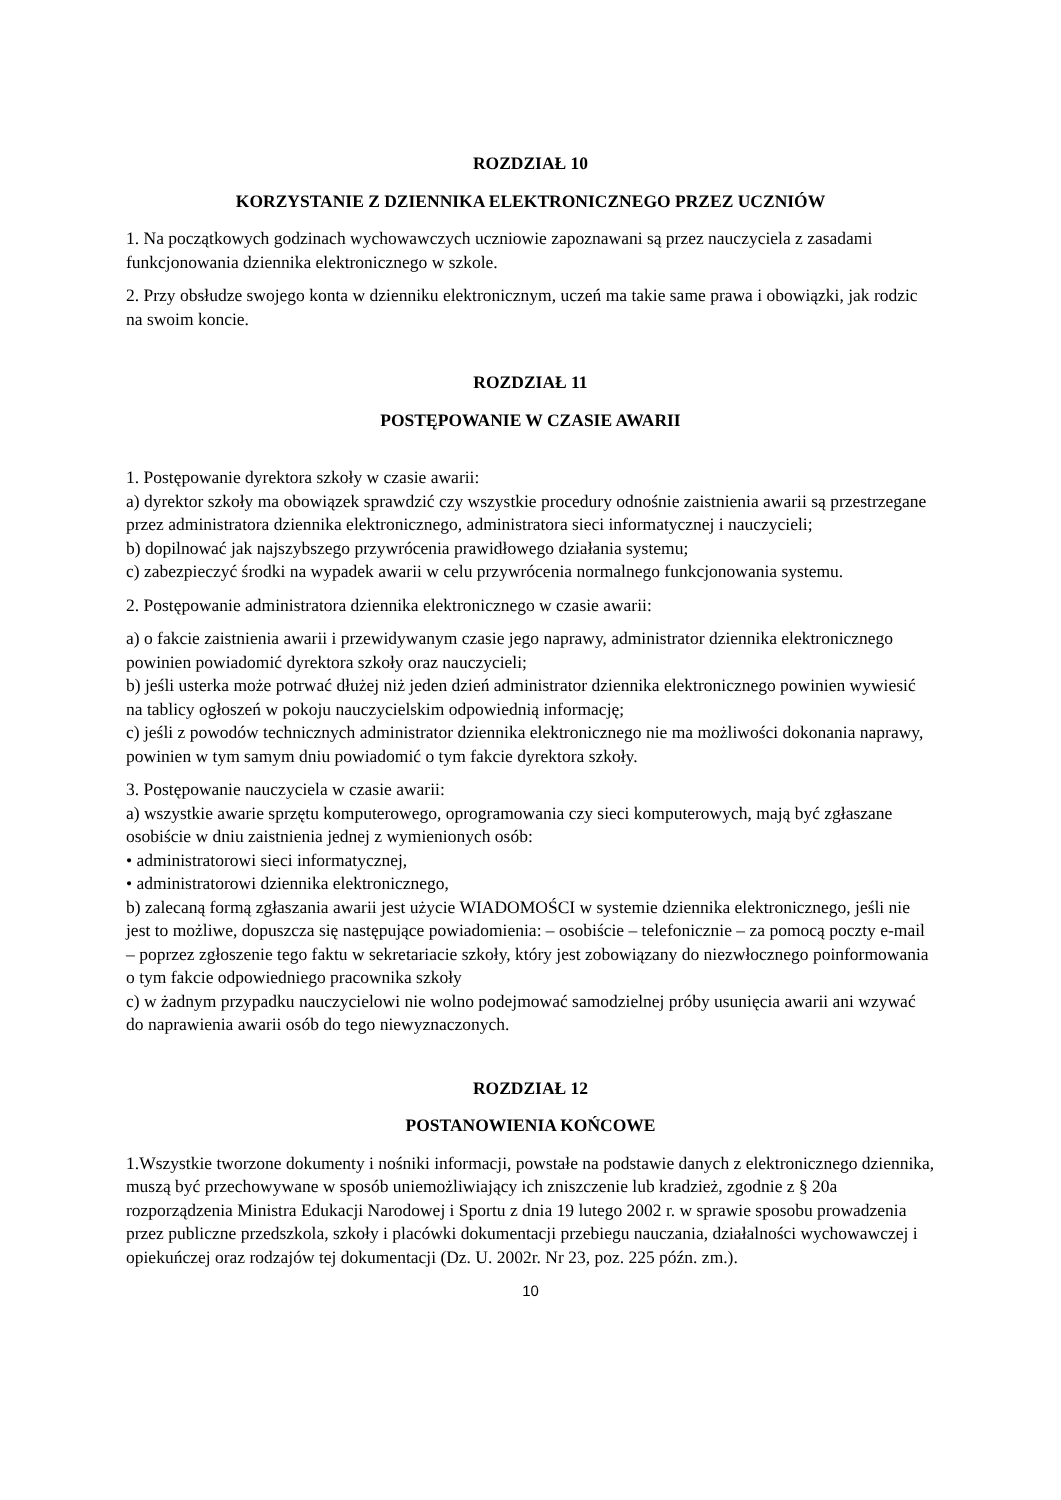ROZDZIAŁ 10
KORZYSTANIE Z DZIENNIKA ELEKTRONICZNEGO PRZEZ UCZNIÓW
1. Na początkowych godzinach wychowawczych uczniowie zapoznawani są przez nauczyciela z zasadami funkcjonowania dziennika elektronicznego w szkole.
2. Przy obsłudze swojego konta w dzienniku elektronicznym, uczeń ma takie same prawa i obowiązki, jak rodzic na swoim koncie.
ROZDZIAŁ 11
POSTĘPOWANIE W CZASIE AWARII
1. Postępowanie dyrektora szkoły w czasie awarii:
a) dyrektor szkoły ma obowiązek sprawdzić czy wszystkie procedury odnośnie zaistnienia awarii są przestrzegane przez administratora dziennika elektronicznego, administratora sieci informatycznej i nauczycieli;
b) dopilnować jak najszybszego przywrócenia prawidłowego działania systemu;
c) zabezpieczyć środki na wypadek awarii w celu przywrócenia normalnego funkcjonowania systemu.
2. Postępowanie administratora dziennika elektronicznego w czasie awarii:
a) o fakcie zaistnienia awarii i przewidywanym czasie jego naprawy, administrator dziennika elektronicznego powinien powiadomić dyrektora szkoły oraz nauczycieli;
b) jeśli usterka może potrwać dłużej niż jeden dzień administrator dziennika elektronicznego powinien wywiesić na tablicy ogłoszeń w pokoju nauczycielskim odpowiednią informację;
c) jeśli z powodów technicznych administrator dziennika elektronicznego nie ma możliwości dokonania naprawy, powinien w tym samym dniu powiadomić o tym fakcie dyrektora szkoły.
3. Postępowanie nauczyciela w czasie awarii:
a) wszystkie awarie sprzętu komputerowego, oprogramowania czy sieci komputerowych, mają być zgłaszane osobiście w dniu zaistnienia jednej z wymienionych osób:
• administratorowi sieci informatycznej,
• administratorowi dziennika elektronicznego,
b) zalecaną formą zgłaszania awarii jest użycie WIADOMOŚCI w systemie dziennika elektronicznego, jeśli nie jest to możliwe, dopuszcza się następujące powiadomienia: – osobiście – telefonicznie – za pomocą poczty e-mail – poprzez zgłoszenie tego faktu w sekretariacie szkoły, który jest zobowiązany do niezwłocznego poinformowania o tym fakcie odpowiedniego pracownika szkoły
c) w żadnym przypadku nauczycielowi nie wolno podejmować samodzielnej próby usunięcia awarii ani wzywać do naprawienia awarii osób do tego niewyznaczonych.
ROZDZIAŁ 12
POSTANOWIENIA KOŃCOWE
1.Wszystkie tworzone dokumenty i nośniki informacji, powstałe na podstawie danych z elektronicznego dziennika, muszą być przechowywane w sposób uniemożliwiający ich zniszczenie lub kradzież, zgodnie z § 20a rozporządzenia Ministra Edukacji Narodowej i Sportu z dnia 19 lutego 2002 r. w sprawie sposobu prowadzenia przez publiczne przedszkola, szkoły i placówki dokumentacji przebiegu nauczania, działalności wychowawczej i opiekuńczej oraz rodzajów tej dokumentacji (Dz. U. 2002r. Nr 23, poz. 225 późn. zm.).
10